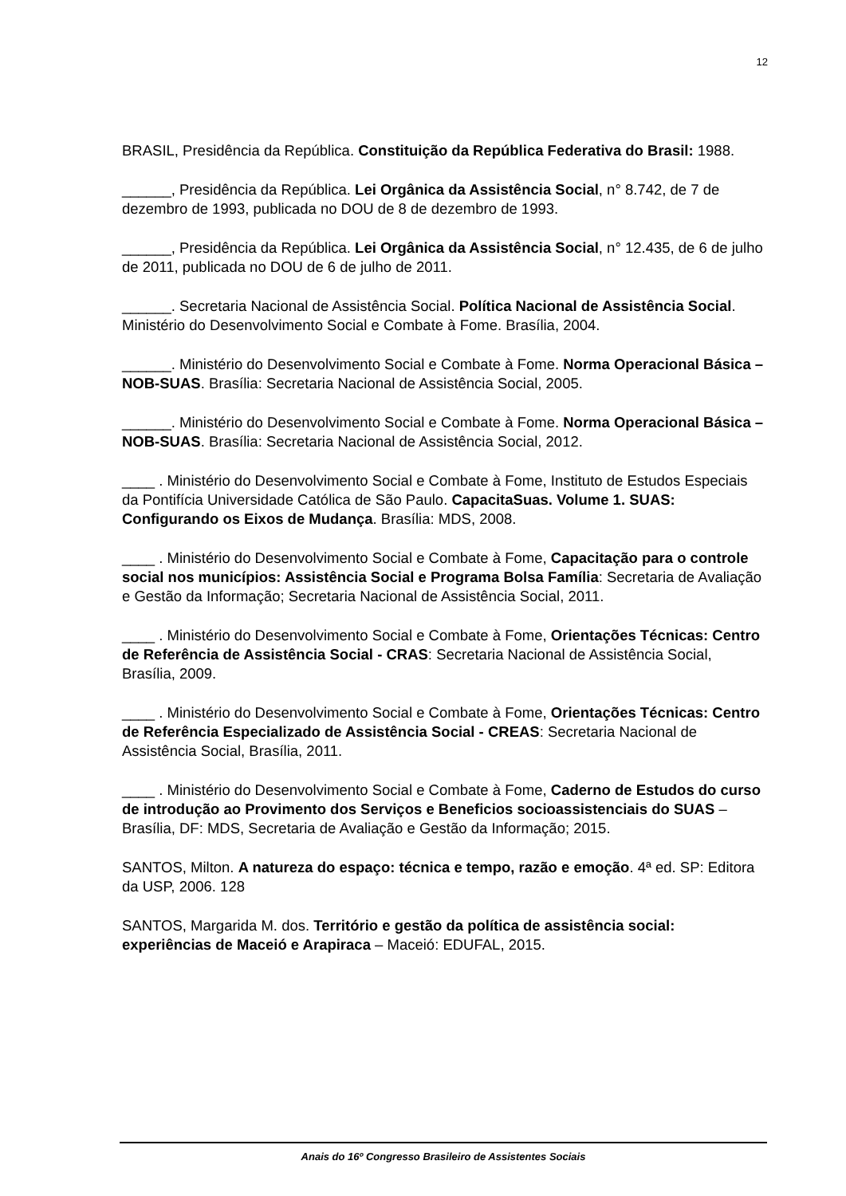12
BRASIL, Presidência da República. Constituição da República Federativa do Brasil: 1988.
______, Presidência da República. Lei Orgânica da Assistência Social, n° 8.742, de 7 de dezembro de 1993, publicada no DOU de 8 de dezembro de 1993.
______, Presidência da República. Lei Orgânica da Assistência Social, n° 12.435, de 6 de julho de 2011, publicada no DOU de 6 de julho de 2011.
______. Secretaria Nacional de Assistência Social. Política Nacional de Assistência Social. Ministério do Desenvolvimento Social e Combate à Fome. Brasília, 2004.
______. Ministério do Desenvolvimento Social e Combate à Fome. Norma Operacional Básica – NOB-SUAS. Brasília: Secretaria Nacional de Assistência Social, 2005.
______. Ministério do Desenvolvimento Social e Combate à Fome. Norma Operacional Básica – NOB-SUAS. Brasília: Secretaria Nacional de Assistência Social, 2012.
____ . Ministério do Desenvolvimento Social e Combate à Fome, Instituto de Estudos Especiais da Pontifícia Universidade Católica de São Paulo. CapacitaSuas. Volume 1. SUAS: Configurando os Eixos de Mudança. Brasília: MDS, 2008.
____ . Ministério do Desenvolvimento Social e Combate à Fome, Capacitação para o controle social nos municípios: Assistência Social e Programa Bolsa Família: Secretaria de Avaliação e Gestão da Informação; Secretaria Nacional de Assistência Social, 2011.
____ . Ministério do Desenvolvimento Social e Combate à Fome, Orientações Técnicas: Centro de Referência de Assistência Social - CRAS: Secretaria Nacional de Assistência Social, Brasília, 2009.
____ . Ministério do Desenvolvimento Social e Combate à Fome, Orientações Técnicas: Centro de Referência Especializado de Assistência Social - CREAS: Secretaria Nacional de Assistência Social, Brasília, 2011.
____ . Ministério do Desenvolvimento Social e Combate à Fome, Caderno de Estudos do curso de introdução ao Provimento dos Serviços e Beneficios socioassistenciais do SUAS – Brasília, DF: MDS, Secretaria de Avaliação e Gestão da Informação; 2015.
SANTOS, Milton. A natureza do espaço: técnica e tempo, razão e emoção. 4ª ed. SP: Editora da USP, 2006. 128
SANTOS, Margarida M. dos. Território e gestão da política de assistência social: experiências de Maceió e Arapiraca – Maceió: EDUFAL, 2015.
Anais do 16º Congresso Brasileiro de Assistentes Sociais